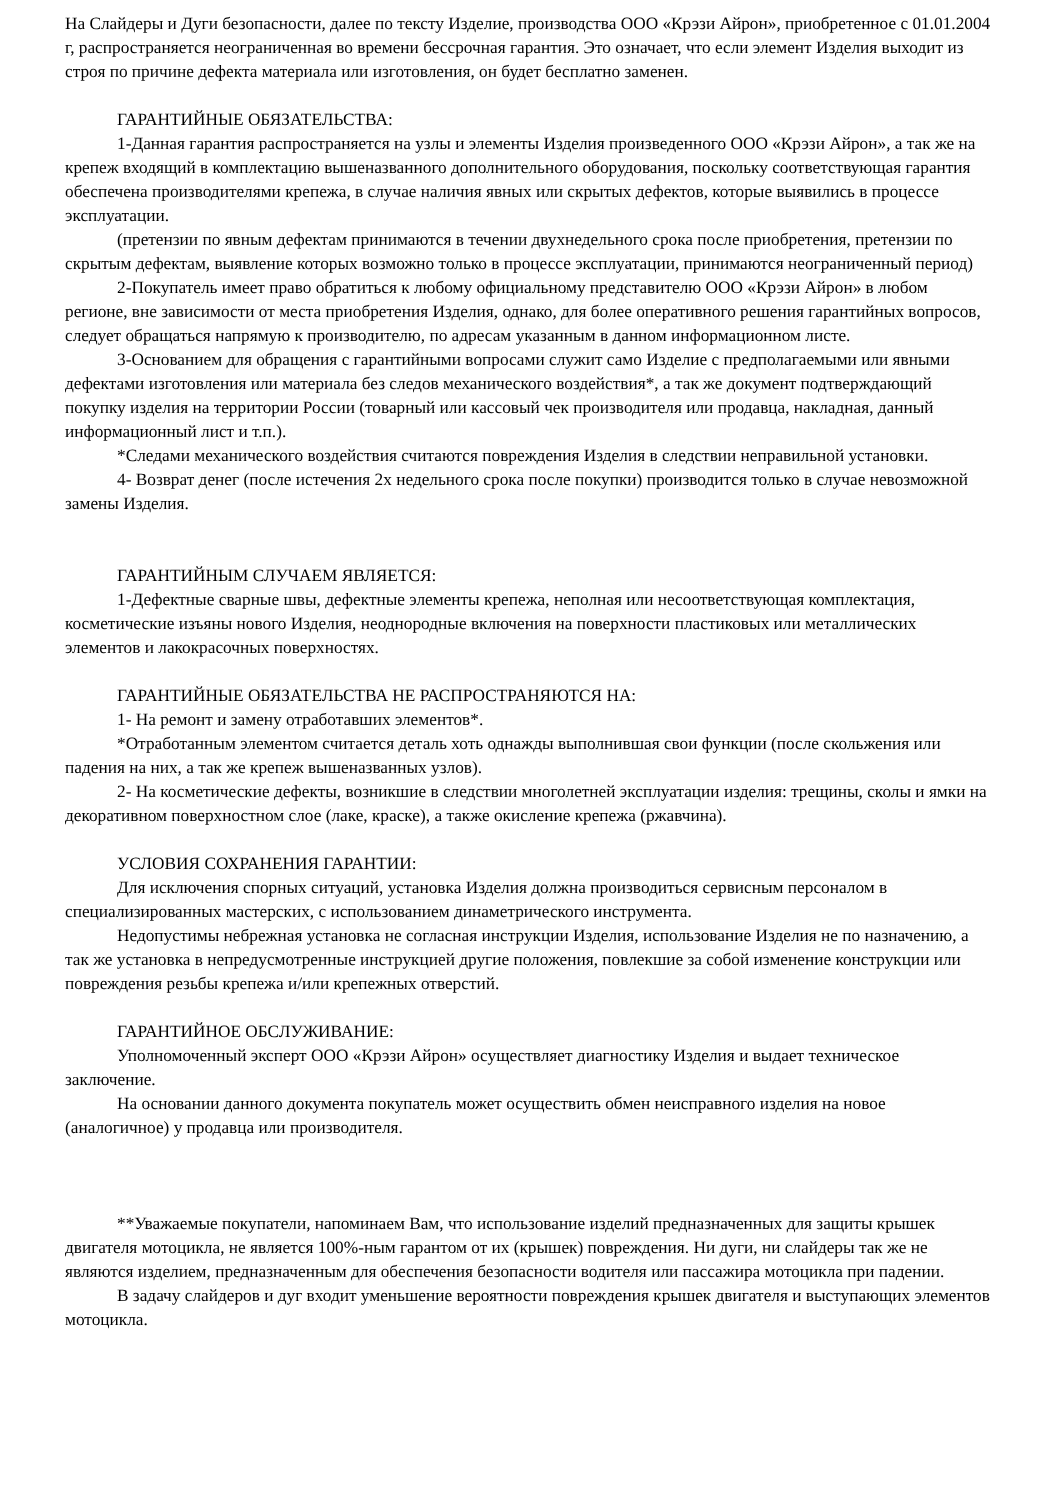На Слайдеры и Дуги безопасности, далее по тексту Изделие, производства ООО «Крэзи Айрон», приобретенное с 01.01.2004 г, распространяется неограниченная во времени бессрочная гарантия. Это означает, что если элемент Изделия выходит из строя по причине дефекта материала или изготовления, он будет бесплатно заменен.
ГАРАНТИЙНЫЕ ОБЯЗАТЕЛЬСТВА:
1-Данная гарантия распространяется на узлы и элементы Изделия произведенного ООО «Крэзи Айрон», а так же на крепеж входящий в комплектацию вышеназванного дополнительного оборудования, поскольку соответствующая гарантия обеспечена производителями крепежа, в случае наличия явных или скрытых дефектов, которые выявились в процессе эксплуатации.
(претензии по явным дефектам принимаются в течении двухнедельного срока после приобретения, претензии по скрытым дефектам, выявление которых возможно только в процессе эксплуатации, принимаются неограниченный период)
2-Покупатель имеет право обратиться к любому официальному представителю ООО «Крэзи Айрон» в любом регионе, вне зависимости от места приобретения Изделия, однако, для более оперативного решения гарантийных вопросов, следует обращаться напрямую к производителю, по адресам указанным в данном информационном листе.
3-Основанием для обращения с гарантийными вопросами служит само Изделие с предполагаемыми или явными дефектами изготовления или материала без следов механического воздействия*, а так же документ подтверждающий покупку изделия на территории России (товарный или кассовый чек производителя или продавца, накладная, данный информационный лист и т.п.).
*Следами механического воздействия считаются повреждения Изделия в следствии неправильной установки.
4- Возврат денег (после истечения 2х недельного срока после покупки) производится только в случае невозможной замены Изделия.
ГАРАНТИЙНЫМ СЛУЧАЕМ ЯВЛЯЕТСЯ:
1-Дефектные сварные швы, дефектные элементы крепежа, неполная или несоответствующая комплектация, косметические изъяны нового Изделия, неоднородные включения на поверхности пластиковых или металлических элементов и лакокрасочных поверхностях.
ГАРАНТИЙНЫЕ ОБЯЗАТЕЛЬСТВА НЕ РАСПРОСТРАНЯЮТСЯ НА:
1- На ремонт и замену отработавших элементов*.
*Отработанным элементом считается деталь хоть однажды выполнившая свои функции (после скольжения или падения на них, а так же крепеж вышеназванных узлов).
2- На косметические дефекты, возникшие в следствии многолетней эксплуатации изделия: трещины, сколы и ямки на декоративном поверхностном слое (лаке, краске), а также окисление крепежа (ржавчина).
УСЛОВИЯ СОХРАНЕНИЯ ГАРАНТИИ:
Для исключения спорных ситуаций, установка Изделия должна производиться сервисным персоналом в специализированных мастерских, с использованием динаметрического инструмента.
Недопустимы небрежная установка не согласная инструкции Изделия, использование Изделия не по назначению, а так же установка в непредусмотренные инструкцией другие положения, повлекшие за собой изменение конструкции или повреждения резьбы крепежа и/или крепежных отверстий.
ГАРАНТИЙНОЕ ОБСЛУЖИВАНИЕ:
Уполномоченный эксперт ООО «Крэзи Айрон» осуществляет диагностику Изделия и выдает техническое заключение.
На основании данного документа покупатель может осуществить обмен неисправного изделия на новое (аналогичное) у продавца или производителя.
**Уважаемые покупатели, напоминаем Вам, что использование изделий предназначенных для защиты крышек двигателя мотоцикла, не является 100%-ным гарантом от их (крышек) повреждения. Ни дуги, ни слайдеры так же не являются изделием, предназначенным для обеспечения безопасности водителя или пассажира мотоцикла при падении.
В задачу слайдеров и дуг входит уменьшение вероятности повреждения крышек двигателя и выступающих элементов мотоцикла.